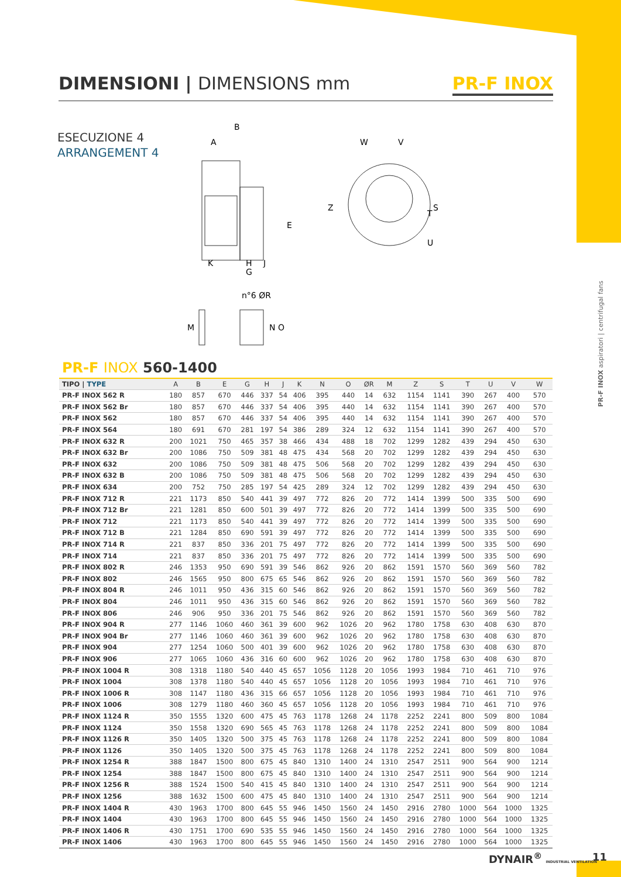DIMENSIONI | DIMENSIONS mm PR-F INOX
ESECUZIONE 4
ARRANGEMENT 4
PR-F INOX aspiratori | centrifugal fans
B
A
E
K
H
J
G
W
V
Z
S
T
U
n°6 ØR
M
N
O
PR-F INOX 560-1400
| TIPO / TYPE | A | B | E | G | H | J | K | N | O | ØR | M | Z | S | T | U | V | W |
| --- | --- | --- | --- | --- | --- | --- | --- | --- | --- | --- | --- | --- | --- | --- | --- | --- | --- |
| PR-F INOX 562 R | 180 | 857 | 670 | 446 | 337 | 54 | 406 | 395 | 440 | 14 | 632 | 1154 | 1141 | 390 | 267 | 400 | 570 |
| PR-F INOX 562 Br | 180 | 857 | 670 | 446 | 337 | 54 | 406 | 395 | 440 | 14 | 632 | 1154 | 1141 | 390 | 267 | 400 | 570 |
| PR-F INOX 562 | 180 | 857 | 670 | 446 | 337 | 54 | 406 | 395 | 440 | 14 | 632 | 1154 | 1141 | 390 | 267 | 400 | 570 |
| PR-F INOX 564 | 180 | 691 | 670 | 281 | 197 | 54 | 386 | 289 | 324 | 12 | 632 | 1154 | 1141 | 390 | 267 | 400 | 570 |
| PR-F INOX 632 R | 200 | 1021 | 750 | 465 | 357 | 38 | 466 | 434 | 488 | 18 | 702 | 1299 | 1282 | 439 | 294 | 450 | 630 |
| PR-F INOX 632 Br | 200 | 1086 | 750 | 509 | 381 | 48 | 475 | 434 | 568 | 20 | 702 | 1299 | 1282 | 439 | 294 | 450 | 630 |
| PR-F INOX 632 | 200 | 1086 | 750 | 509 | 381 | 48 | 475 | 506 | 568 | 20 | 702 | 1299 | 1282 | 439 | 294 | 450 | 630 |
| PR-F INOX 632 B | 200 | 1086 | 750 | 509 | 381 | 48 | 475 | 506 | 568 | 20 | 702 | 1299 | 1282 | 439 | 294 | 450 | 630 |
| PR-F INOX 634 | 200 | 752 | 750 | 285 | 197 | 54 | 425 | 289 | 324 | 12 | 702 | 1299 | 1282 | 439 | 294 | 450 | 630 |
| PR-F INOX 712 R | 221 | 1173 | 850 | 540 | 441 | 39 | 497 | 772 | 826 | 20 | 772 | 1414 | 1399 | 500 | 335 | 500 | 690 |
| PR-F INOX 712 Br | 221 | 1281 | 850 | 600 | 501 | 39 | 497 | 772 | 826 | 20 | 772 | 1414 | 1399 | 500 | 335 | 500 | 690 |
| PR-F INOX 712 | 221 | 1173 | 850 | 540 | 441 | 39 | 497 | 772 | 826 | 20 | 772 | 1414 | 1399 | 500 | 335 | 500 | 690 |
| PR-F INOX 712 B | 221 | 1284 | 850 | 690 | 591 | 39 | 497 | 772 | 826 | 20 | 772 | 1414 | 1399 | 500 | 335 | 500 | 690 |
| PR-F INOX 714 R | 221 | 837 | 850 | 336 | 201 | 75 | 497 | 772 | 826 | 20 | 772 | 1414 | 1399 | 500 | 335 | 500 | 690 |
| PR-F INOX 714 | 221 | 837 | 850 | 336 | 201 | 75 | 497 | 772 | 826 | 20 | 772 | 1414 | 1399 | 500 | 335 | 500 | 690 |
| PR-F INOX 802 R | 246 | 1353 | 950 | 690 | 591 | 39 | 546 | 862 | 926 | 20 | 862 | 1591 | 1570 | 560 | 369 | 560 | 782 |
| PR-F INOX 802 | 246 | 1565 | 950 | 800 | 675 | 65 | 546 | 862 | 926 | 20 | 862 | 1591 | 1570 | 560 | 369 | 560 | 782 |
| PR-F INOX 804 R | 246 | 1011 | 950 | 436 | 315 | 60 | 546 | 862 | 926 | 20 | 862 | 1591 | 1570 | 560 | 369 | 560 | 782 |
| PR-F INOX 804 | 246 | 1011 | 950 | 436 | 315 | 60 | 546 | 862 | 926 | 20 | 862 | 1591 | 1570 | 560 | 369 | 560 | 782 |
| PR-F INOX 806 | 246 | 906 | 950 | 336 | 201 | 75 | 546 | 862 | 926 | 20 | 862 | 1591 | 1570 | 560 | 369 | 560 | 782 |
| PR-F INOX 904 R | 277 | 1146 | 1060 | 460 | 361 | 39 | 600 | 962 | 1026 | 20 | 962 | 1780 | 1758 | 630 | 408 | 630 | 870 |
| PR-F INOX 904 Br | 277 | 1146 | 1060 | 460 | 361 | 39 | 600 | 962 | 1026 | 20 | 962 | 1780 | 1758 | 630 | 408 | 630 | 870 |
| PR-F INOX 904 | 277 | 1254 | 1060 | 500 | 401 | 39 | 600 | 962 | 1026 | 20 | 962 | 1780 | 1758 | 630 | 408 | 630 | 870 |
| PR-F INOX 906 | 277 | 1065 | 1060 | 436 | 316 | 60 | 600 | 962 | 1026 | 20 | 962 | 1780 | 1758 | 630 | 408 | 630 | 870 |
| PR-F INOX 1004 R | 308 | 1318 | 1180 | 540 | 440 | 45 | 657 | 1056 | 1128 | 20 | 1056 | 1993 | 1984 | 710 | 461 | 710 | 976 |
| PR-F INOX 1004 | 308 | 1378 | 1180 | 540 | 440 | 45 | 657 | 1056 | 1128 | 20 | 1056 | 1993 | 1984 | 710 | 461 | 710 | 976 |
| PR-F INOX 1006 R | 308 | 1147 | 1180 | 436 | 315 | 66 | 657 | 1056 | 1128 | 20 | 1056 | 1993 | 1984 | 710 | 461 | 710 | 976 |
| PR-F INOX 1006 | 308 | 1279 | 1180 | 460 | 360 | 45 | 657 | 1056 | 1128 | 20 | 1056 | 1993 | 1984 | 710 | 461 | 710 | 976 |
| PR-F INOX 1124 R | 350 | 1555 | 1320 | 600 | 475 | 45 | 763 | 1178 | 1268 | 24 | 1178 | 2252 | 2241 | 800 | 509 | 800 | 1084 |
| PR-F INOX 1124 | 350 | 1558 | 1320 | 690 | 565 | 45 | 763 | 1178 | 1268 | 24 | 1178 | 2252 | 2241 | 800 | 509 | 800 | 1084 |
| PR-F INOX 1126 R | 350 | 1405 | 1320 | 500 | 375 | 45 | 763 | 1178 | 1268 | 24 | 1178 | 2252 | 2241 | 800 | 509 | 800 | 1084 |
| PR-F INOX 1126 | 350 | 1405 | 1320 | 500 | 375 | 45 | 763 | 1178 | 1268 | 24 | 1178 | 2252 | 2241 | 800 | 509 | 800 | 1084 |
| PR-F INOX 1254 R | 388 | 1847 | 1500 | 800 | 675 | 45 | 840 | 1310 | 1400 | 24 | 1310 | 2547 | 2511 | 900 | 564 | 900 | 1214 |
| PR-F INOX 1254 | 388 | 1847 | 1500 | 800 | 675 | 45 | 840 | 1310 | 1400 | 24 | 1310 | 2547 | 2511 | 900 | 564 | 900 | 1214 |
| PR-F INOX 1256 R | 388 | 1524 | 1500 | 540 | 415 | 45 | 840 | 1310 | 1400 | 24 | 1310 | 2547 | 2511 | 900 | 564 | 900 | 1214 |
| PR-F INOX 1256 | 388 | 1632 | 1500 | 600 | 475 | 45 | 840 | 1310 | 1400 | 24 | 1310 | 2547 | 2511 | 900 | 564 | 900 | 1214 |
| PR-F INOX 1404 R | 430 | 1963 | 1700 | 800 | 645 | 55 | 946 | 1450 | 1560 | 24 | 1450 | 2916 | 2780 | 1000 | 564 | 1000 | 1325 |
| PR-F INOX 1404 | 430 | 1963 | 1700 | 800 | 645 | 55 | 946 | 1450 | 1560 | 24 | 1450 | 2916 | 2780 | 1000 | 564 | 1000 | 1325 |
| PR-F INOX 1406 R | 430 | 1751 | 1700 | 690 | 535 | 55 | 946 | 1450 | 1560 | 24 | 1450 | 2916 | 2780 | 1000 | 564 | 1000 | 1325 |
| PR-F INOX 1406 | 430 | 1963 | 1700 | 800 | 645 | 55 | 946 | 1450 | 1560 | 24 | 1450 | 2916 | 2780 | 1000 | 564 | 1000 | 1325 |
DYNAIR<sup>®</sup> INDUSTRIAL VENTILATION 11